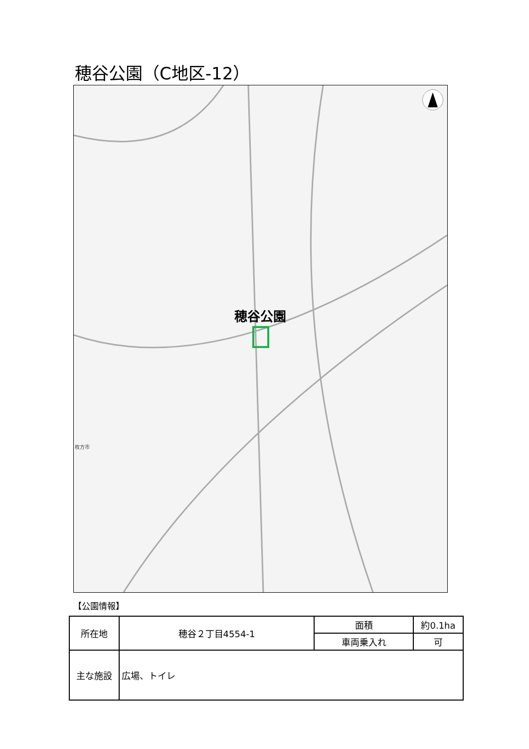穂谷公園（C地区-12）
穂谷公園
枚方市
【公園情報】
| 所在地 | 穂谷２丁目4554-1 | 面積 | 約0.1ha |
| | | 車両乗入れ | 可 |
| 主な施設 | 広場、トイレ | | |